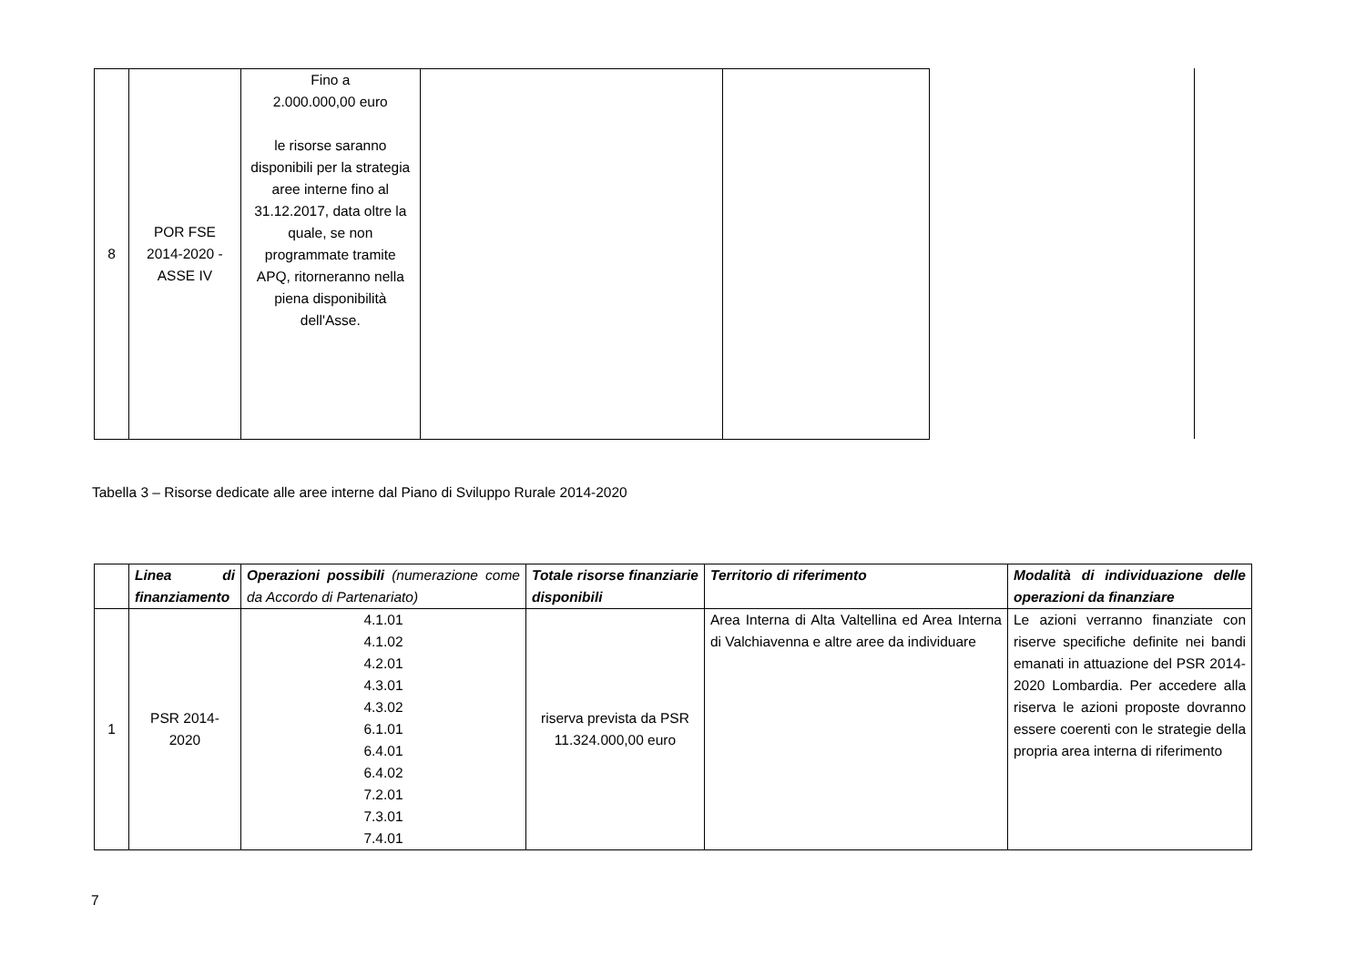| 8 | POR FSE 2014-2020 - ASSE IV | Fino a 2.000.000,00 euro le risorse saranno disponibili per la strategia aree interne fino al 31.12.2017, data oltre la quale, se non programmate tramite APQ, ritorneranno nella piena disponibilità dell'Asse. | | |
Tabella 3 – Risorse dedicate alle aree interne dal Piano di Sviluppo Rurale 2014-2020
| | Linea di finanziamento | Operazioni possibili (numerazione come da Accordo di Partenariato) | Totale risorse finanziarie disponibili | Territorio di riferimento | Modalità di individuazione delle operazioni da finanziare |
| 1 | PSR 2014- 2020 | 4.1.01 4.1.02 4.2.01 4.3.01 4.3.02 6.1.01 6.4.01 6.4.02 7.2.01 7.3.01 7.4.01 | riserva prevista da PSR 11.324.000,00 euro | Area Interna di Alta Valtellina ed Area Interna di Valchiavenna e altre aree da individuare | Le azioni verranno finanziate con riserve specifiche definite nei bandi emanati in attuazione del PSR 2014-2020 Lombardia. Per accedere alla riserva le azioni proposte dovranno essere coerenti con le strategie della propria area interna di riferimento |
7